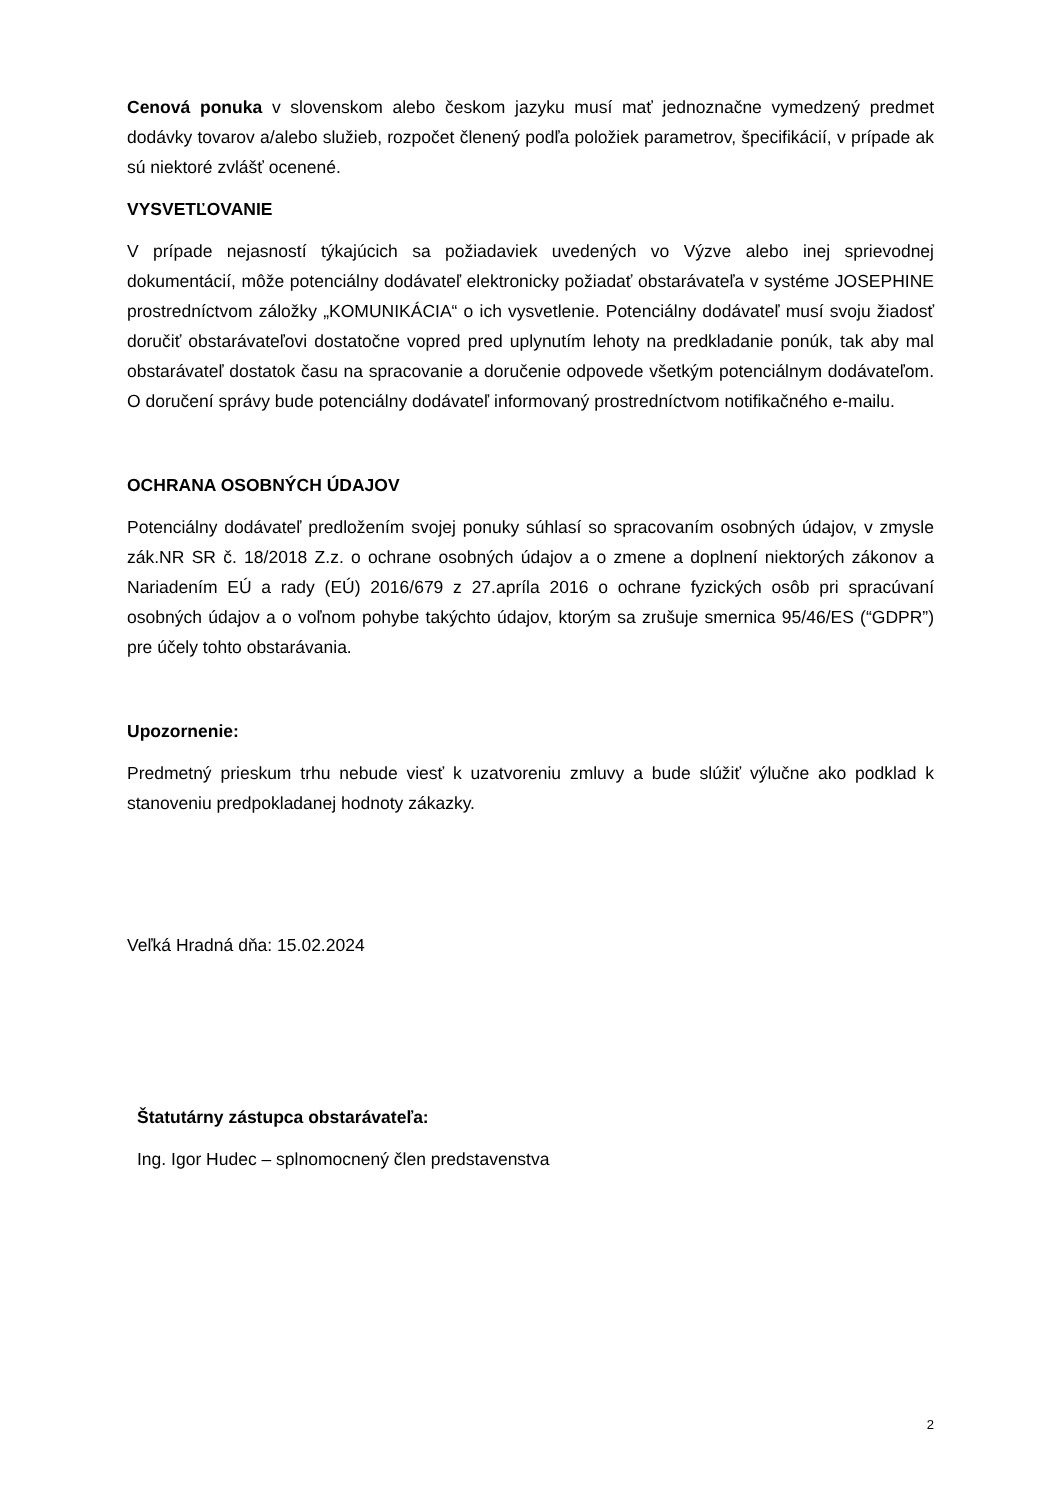Cenová ponuka v slovenskom alebo českom jazyku musí mať jednoznačne vymedzený predmet dodávky tovarov a/alebo služieb, rozpočet členený podľa položiek parametrov, špecifikácií, v prípade ak sú niektoré zvlášť ocenené.
VYSVETĽOVANIE
V prípade nejasností týkajúcich sa požiadaviek uvedených vo Výzve alebo inej sprievodnej dokumentácií, môže potenciálny dodávateľ elektronicky požiadať obstarávateľa v systéme JOSEPHINE prostredníctvom záložky „KOMUNIKÁCIA“ o ich vysvetlenie. Potenciálny dodávateľ musí svoju žiadosť doručiť obstarávateľovi dostatočne vopred pred uplynutím lehoty na predkladanie ponúk, tak aby mal obstarávateľ dostatok času na spracovanie a doručenie odpovede všetkým potenciálnym dodávateľom. O doručení správy bude potenciálny dodávateľ informovaný prostredníctvom notifikačného e-mailu.
OCHRANA OSOBNÝCH ÚDAJOV
Potenciálny dodávateľ predložením svojej ponuky súhlasí so spracovaním osobných údajov, v zmysle zák.NR SR č. 18/2018 Z.z. o ochrane osobných údajov a o zmene a doplnení niektorých zákonov a Nariadením EÚ a rady (EÚ) 2016/679 z 27.apríla 2016 o ochrane fyzických osôb pri spracúvaní osobných údajov a o voľnom pohybe takýchto údajov, ktorým sa zrušuje smernica 95/46/ES (“GDPR”) pre účely tohto obstarávania.
Upozornenie:
Predmetný prieskum trhu nebude viesť k uzatvoreniu zmluvy a bude slúžiť výlučne ako podklad k stanoveniu predpokladanej hodnoty zákazky.
Veľká Hradná dňa: 15.02.2024
Štatutárny zástupca obstarávateľa:
Ing. Igor Hudec – splnomocnený člen predstavenstva
2